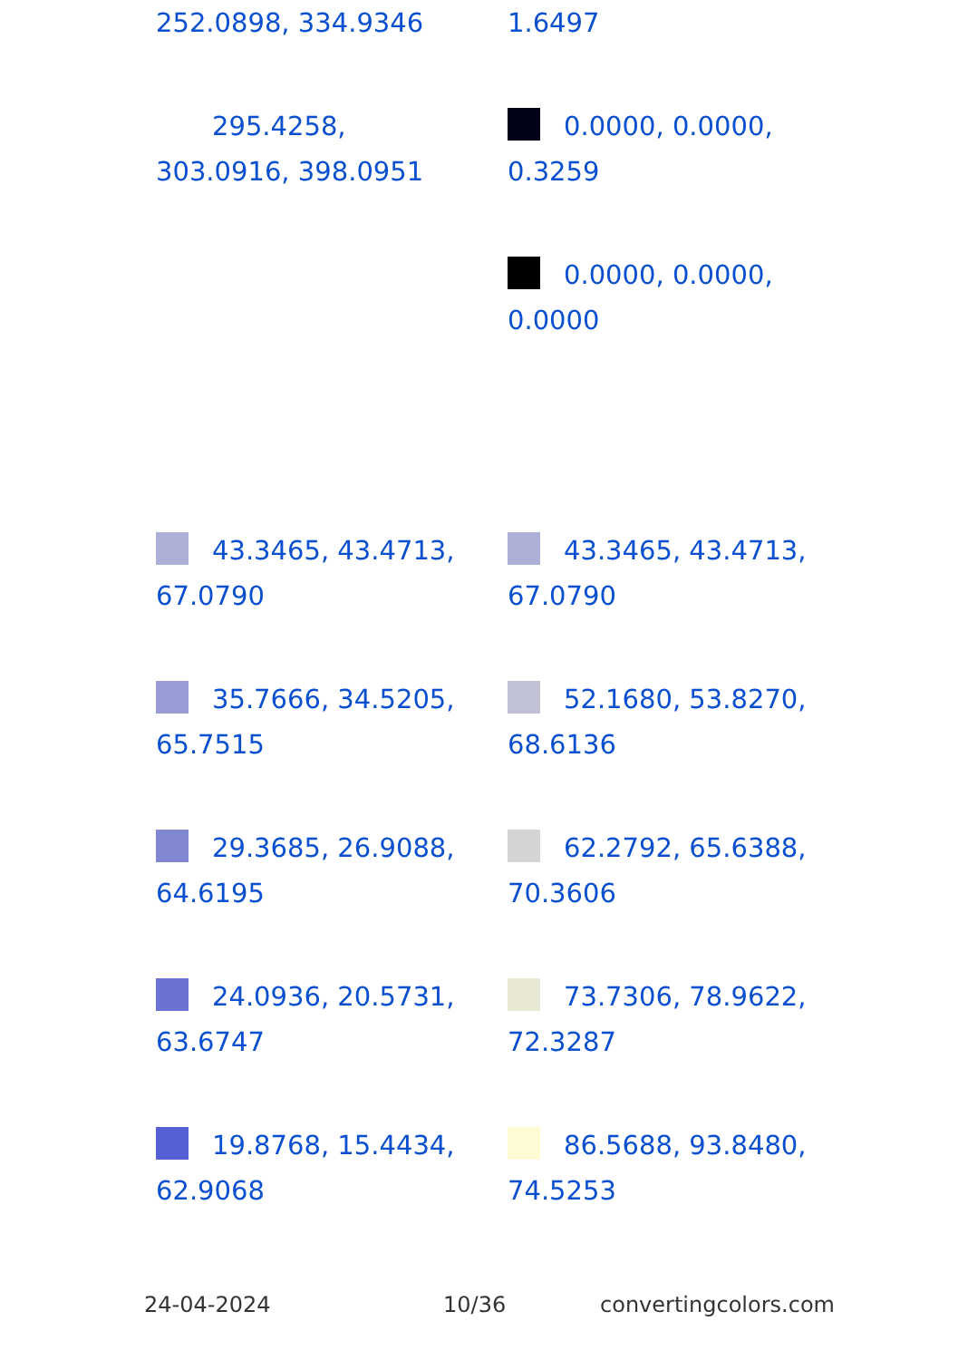252.0898, 334.9346 1.6497
295.4258, 303.0916, 398.0951
0.0000, 0.0000, 0.3259
0.0000, 0.0000, 0.0000
43.3465, 43.4713, 67.0790
43.3465, 43.4713, 67.0790
35.7666, 34.5205, 65.7515
52.1680, 53.8270, 68.6136
29.3685, 26.9088, 64.6195
62.2792, 65.6388, 70.3606
24.0936, 20.5731, 63.6747
73.7306, 78.9622, 72.3287
19.8768, 15.4434, 62.9068
86.5688, 93.8480, 74.5253
24-04-2024 10/36 convertingcolors.com